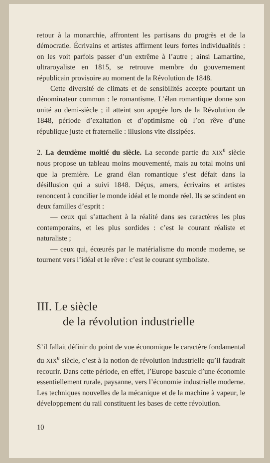retour à la monarchie, affrontent les partisans du progrès et de la démocratie. Écrivains et artistes affirment leurs fortes individualités : on les voit parfois passer d’un extrême à l’autre ; ainsi Lamartine, ultraroyaliste en 1815, se retrouve membre du gouvernement républicain provisoire au moment de la Révolution de 1848.
Cette diversité de climats et de sensibilités accepte pourtant un dénominateur commun : le romantisme. L’élan romantique donne son unité au demi-siècle ; il atteint son apogée lors de la Révolution de 1848, période d’exaltation et d’optimisme où l’on rêve d’une république juste et fraternelle : illusions vite dissipées.
2. La deuxième moitié du siècle. La seconde partie du XIX<sup>e</sup> siècle nous propose un tableau moins mouvementé, mais au total moins uni que la première. Le grand élan romantique s’est défait dans la désillusion qui a suivi 1848. Déçus, amers, écrivains et artistes renoncent à concilier le monde idéal et le monde réel. Ils se scindent en deux familles d’esprit :
— ceux qui s’attachent à la réalité dans ses caractères les plus contemporains, et les plus sordides : c’est le courant réaliste et naturaliste ;
— ceux qui, écœurés par le matérialisme du monde moderne, se tournent vers l’idéal et le rêve : c’est le courant symboliste.
III. Le siècle
de la révolution industrielle
S’il fallait définir du point de vue économique le caractère fondamental du XIX<sup>e</sup> siècle, c’est à la notion de révolution industrielle qu’il faudrait recourir. Dans cette période, en effet, l’Europe bascule d’une économie essentiellement rurale, paysanne, vers l’économie industrielle moderne. Les techniques nouvelles de la mécanique et de la machine à vapeur, le développement du rail constituent les bases de cette révolution.
10